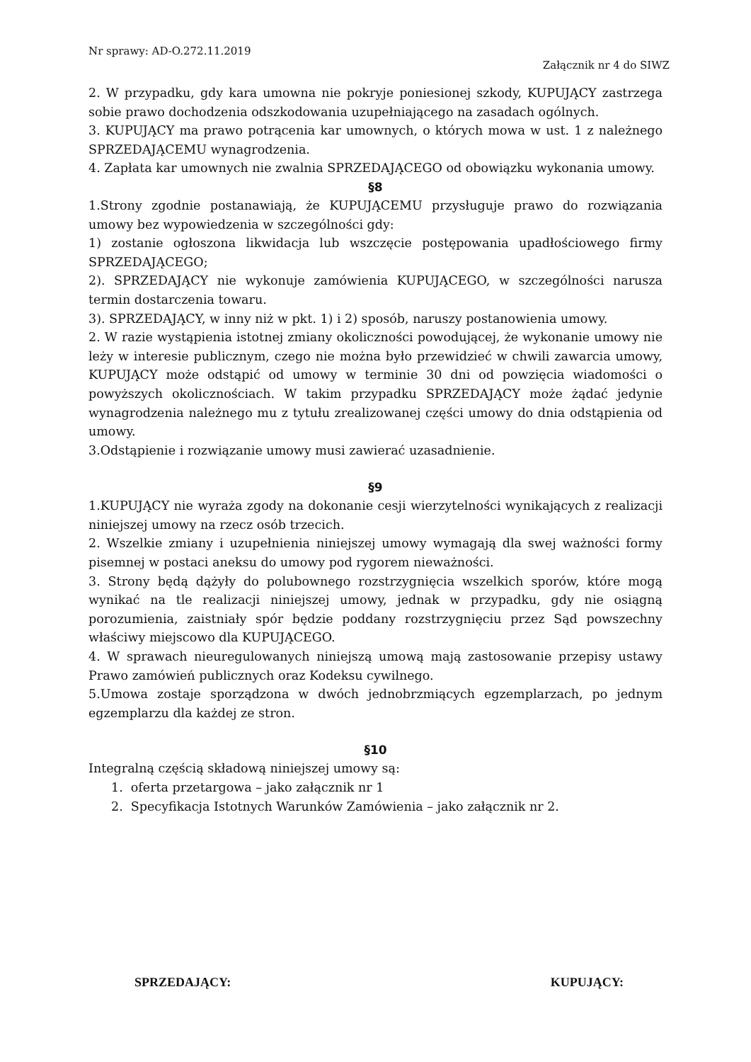Nr sprawy: AD-O.272.11.2019
Załącznik nr 4 do SIWZ
2. W przypadku, gdy kara umowna nie pokryje poniesionej szkody, KUPUJĄCY zastrzega sobie prawo dochodzenia odszkodowania uzupełniającego na zasadach ogólnych.
3. KUPUJĄCY ma prawo potrącenia kar umownych, o których mowa w ust. 1 z należnego SPRZEDAJĄCEMU wynagrodzenia.
4. Zapłata kar umownych nie zwalnia SPRZEDAJĄCEGO od obowiązku wykonania umowy.
§8
1.Strony zgodnie postanawiają, że KUPUJĄCEMU przysługuje prawo do rozwiązania umowy bez wypowiedzenia w szczególności gdy:
1) zostanie ogłoszona likwidacja lub wszczęcie postępowania upadłościowego firmy SPRZEDAJĄCEGO;
2). SPRZEDAJĄCY nie wykonuje zamówienia KUPUJĄCEGO, w szczególności narusza termin dostarczenia towaru.
3). SPRZEDAJĄCY, w inny niż w pkt. 1) i 2) sposób, naruszy postanowienia umowy.
2. W razie wystąpienia istotnej zmiany okoliczności powodującej, że wykonanie umowy nie leży w interesie publicznym, czego nie można było przewidzieć w chwili zawarcia umowy, KUPUJĄCY może odstąpić od umowy w terminie 30 dni od powzięcia wiadomości o powyższych okolicznościach. W takim przypadku SPRZEDAJĄCY może żądać jedynie wynagrodzenia należnego mu z tytułu zrealizowanej części umowy do dnia odstąpienia od umowy.
3.Odstąpienie i rozwiązanie umowy musi zawierać uzasadnienie.
§9
1.KUPUJĄCY nie wyraża zgody na dokonanie cesji wierzytelności wynikających z realizacji niniejszej umowy na rzecz osób trzecich.
2. Wszelkie zmiany i uzupełnienia niniejszej umowy wymagają dla swej ważności formy pisemnej w postaci aneksu do umowy pod rygorem nieważności.
3. Strony będą dążyły do polubownego rozstrzygnięcia wszelkich sporów, które mogą wynikać na tle realizacji niniejszej umowy, jednak w przypadku, gdy nie osiągną porozumienia, zaistniały spór będzie poddany rozstrzygnięciu przez Sąd powszechny właściwy miejscowo dla KUPUJĄCEGO.
4. W sprawach nieuregulowanych niniejszą umową mają zastosowanie przepisy ustawy Prawo zamówień publicznych oraz Kodeksu cywilnego.
5.Umowa zostaje sporządzona w dwóch jednobrzmiących egzemplarzach, po jednym egzemplarzu dla każdej ze stron.
§10
Integralną częścią składową niniejszej umowy są:
1. oferta przetargowa – jako załącznik nr 1
2. Specyfikacja Istotnych Warunków Zamówienia – jako załącznik nr 2.
SPRZEDAJĄCY: KUPUJĄCY: